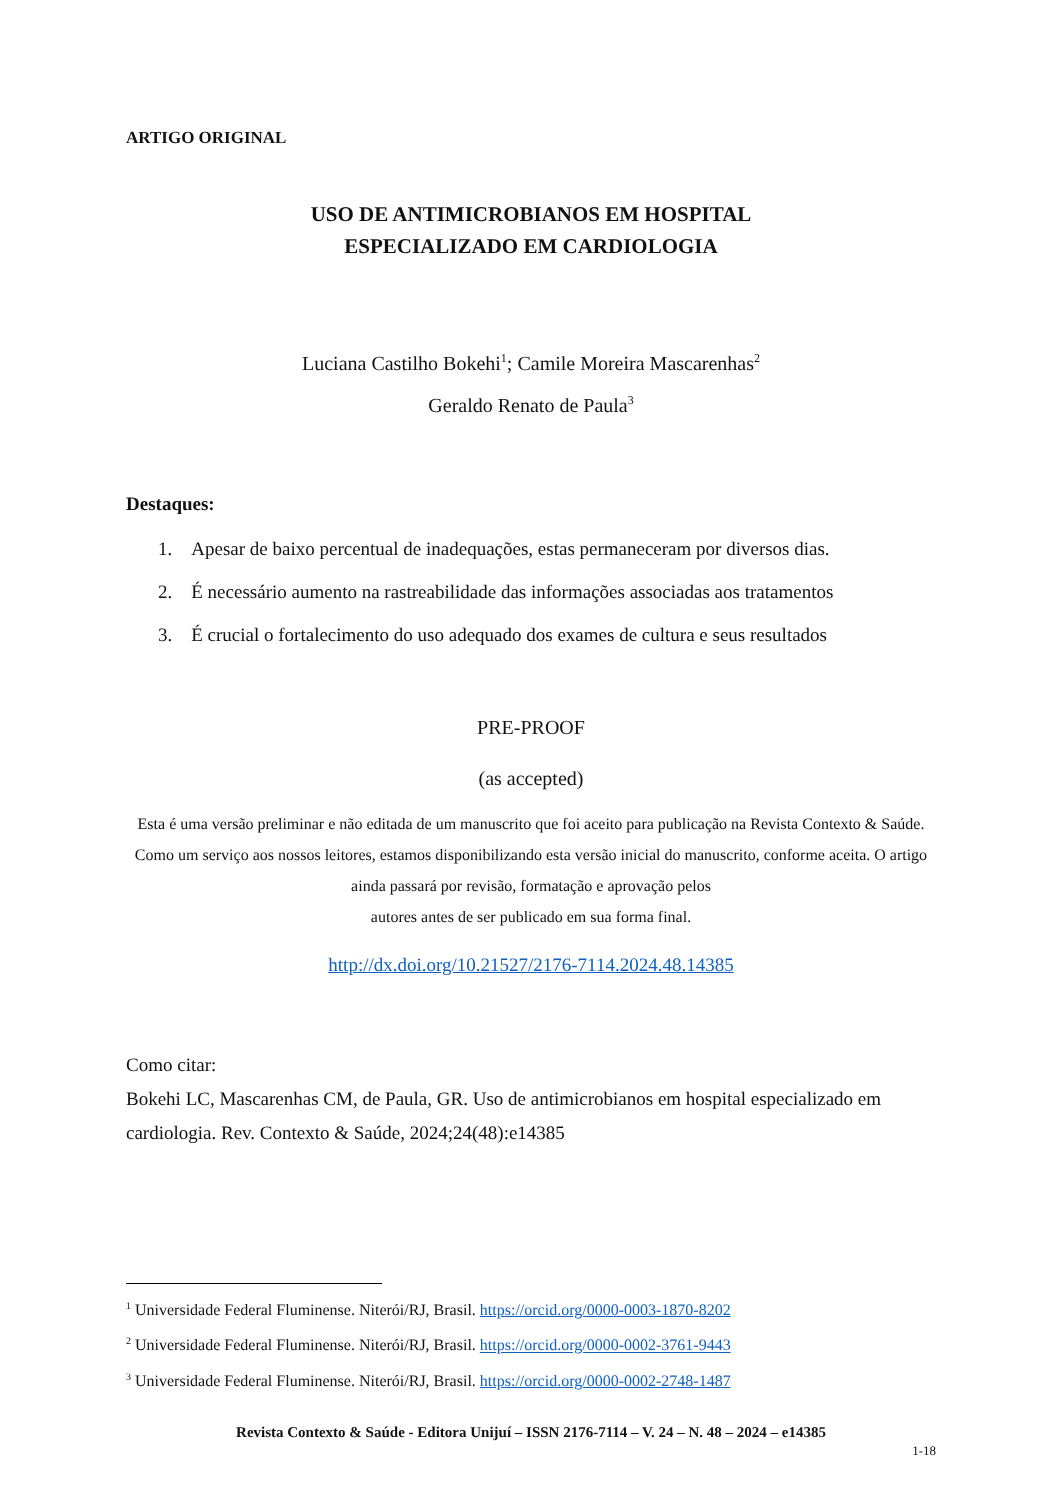ARTIGO ORIGINAL
USO DE ANTIMICROBIANOS EM HOSPITAL
ESPECIALIZADO EM CARDIOLOGIA
Luciana Castilho Bokehi<sup>1</sup>; Camile Moreira Mascarenhas<sup>2</sup>
Geraldo Renato de Paula<sup>3</sup>
Destaques:
1. Apesar de baixo percentual de inadequações, estas permaneceram por diversos dias.
2. É necessário aumento na rastreabilidade das informações associadas aos tratamentos
3. É crucial o fortalecimento do uso adequado dos exames de cultura e seus resultados
PRE-PROOF
(as accepted)
Esta é uma versão preliminar e não editada de um manuscrito que foi aceito para publicação na Revista Contexto & Saúde. Como um serviço aos nossos leitores, estamos disponibilizando esta versão inicial do manuscrito, conforme aceita. O artigo ainda passará por revisão, formatação e aprovação pelos
autores antes de ser publicado em sua forma final.
http://dx.doi.org/10.21527/2176-7114.2024.48.14385
Como citar:
Bokehi LC, Mascarenhas CM, de Paula, GR. Uso de antimicrobianos em hospital especializado em cardiologia. Rev. Contexto & Saúde, 2024;24(48):e14385
<sup>1</sup> Universidade Federal Fluminense. Niterói/RJ, Brasil. https://orcid.org/0000-0003-1870-8202
<sup>2</sup> Universidade Federal Fluminense. Niterói/RJ, Brasil. https://orcid.org/0000-0002-3761-9443
<sup>3</sup> Universidade Federal Fluminense. Niterói/RJ, Brasil. https://orcid.org/0000-0002-2748-1487
Revista Contexto & Saúde - Editora Unijuí – ISSN 2176-7114 – V. 24 – N. 48 – 2024 – e14385
1-18